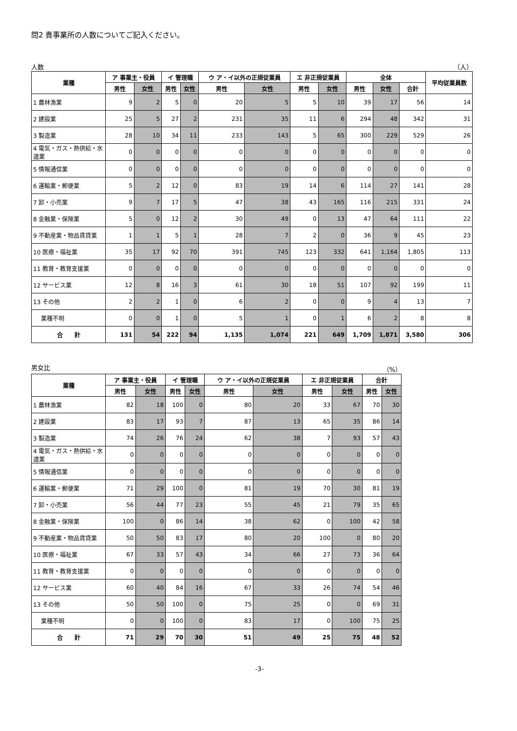問2 貴事業所の人数についてご記入ください。
人数 （人）
| 業種 | ア 事業主・役員 | | イ 管理職 | | ウ ア・イ以外の正規従業員 | | エ 非正規従業員 | | 全体 | | | 平均従業員数 |
| --- | --- | --- | --- | --- | --- | --- | --- | --- | --- | --- | --- | --- |
| | 男性 | 女性 | 男性 | 女性 | 男性 | 女性 | 男性 | 女性 | 男性 | 女性 | 合計 | |
| 1 農林漁業 | 9 | 2 | 5 | 0 | 20 | 5 | 5 | 10 | 39 | 17 | 56 | 14 |
| 2 建設業 | 25 | 5 | 27 | 2 | 231 | 35 | 11 | 6 | 294 | 48 | 342 | 31 |
| 3 製造業 | 28 | 10 | 34 | 11 | 233 | 143 | 5 | 65 | 300 | 229 | 529 | 26 |
| 4 電気・ガス・熱供給・水道業 | 0 | 0 | 0 | 0 | 0 | 0 | 0 | 0 | 0 | 0 | 0 | 0 |
| 5 情報通信業 | 0 | 0 | 0 | 0 | 0 | 0 | 0 | 0 | 0 | 0 | 0 | 0 |
| 6 運輸業・郵便業 | 5 | 2 | 12 | 0 | 83 | 19 | 14 | 6 | 114 | 27 | 141 | 28 |
| 7 卸・小売業 | 9 | 7 | 17 | 5 | 47 | 38 | 43 | 165 | 116 | 215 | 331 | 24 |
| 8 金融業・保険業 | 5 | 0 | 12 | 2 | 30 | 49 | 0 | 13 | 47 | 64 | 111 | 22 |
| 9 不動産業・物品賃貸業 | 1 | 1 | 5 | 1 | 28 | 7 | 2 | 0 | 36 | 9 | 45 | 23 |
| 10 医療・福祉業 | 35 | 17 | 92 | 70 | 391 | 745 | 123 | 332 | 641 | 1,164 | 1,805 | 113 |
| 11 教育・教育支援業 | 0 | 0 | 0 | 0 | 0 | 0 | 0 | 0 | 0 | 0 | 0 | 0 |
| 12 サービス業 | 12 | 8 | 16 | 3 | 61 | 30 | 18 | 51 | 107 | 92 | 199 | 11 |
| 13 その他 | 2 | 2 | 1 | 0 | 6 | 2 | 0 | 0 | 9 | 4 | 13 | 7 |
| 業種不明 | 0 | 0 | 1 | 0 | 5 | 1 | 0 | 1 | 6 | 2 | 8 | 8 |
| 合 計 | 131 | 54 | 222 | 94 | 1,135 | 1,074 | 221 | 649 | 1,709 | 1,871 | 3,580 | 306 |
男女比 （%）
| 業種 | ア 事業主・役員 | | イ 管理職 | | ウ ア・イ以外の正規従業員 | | エ 非正規従業員 | | 合計 | |
| --- | --- | --- | --- | --- | --- | --- | --- | --- | --- | --- |
| | 男性 | 女性 | 男性 | 女性 | 男性 | 女性 | 男性 | 女性 | 男性 | 女性 |
| 1 農林漁業 | 82 | 18 | 100 | 0 | 80 | 20 | 33 | 67 | 70 | 30 |
| 2 建設業 | 83 | 17 | 93 | 7 | 87 | 13 | 65 | 35 | 86 | 14 |
| 3 製造業 | 74 | 26 | 76 | 24 | 62 | 38 | 7 | 93 | 57 | 43 |
| 4 電気・ガス・熱供給・水道業 | 0 | 0 | 0 | 0 | 0 | 0 | 0 | 0 | 0 | 0 |
| 5 情報通信業 | 0 | 0 | 0 | 0 | 0 | 0 | 0 | 0 | 0 | 0 |
| 6 運輸業・郵便業 | 71 | 29 | 100 | 0 | 81 | 19 | 70 | 30 | 81 | 19 |
| 7 卸・小売業 | 56 | 44 | 77 | 23 | 55 | 45 | 21 | 79 | 35 | 65 |
| 8 金融業・保険業 | 100 | 0 | 86 | 14 | 38 | 62 | 0 | 100 | 42 | 58 |
| 9 不動産業・物品賃貸業 | 50 | 50 | 83 | 17 | 80 | 20 | 100 | 0 | 80 | 20 |
| 10 医療・福祉業 | 67 | 33 | 57 | 43 | 34 | 66 | 27 | 73 | 36 | 64 |
| 11 教育・教育支援業 | 0 | 0 | 0 | 0 | 0 | 0 | 0 | 0 | 0 | 0 |
| 12 サービス業 | 60 | 40 | 84 | 16 | 67 | 33 | 26 | 74 | 54 | 46 |
| 13 その他 | 50 | 50 | 100 | 0 | 75 | 25 | 0 | 0 | 69 | 31 |
| 業種不明 | 0 | 0 | 100 | 0 | 83 | 17 | 0 | 100 | 75 | 25 |
| 合 計 | 71 | 29 | 70 | 30 | 51 | 49 | 25 | 75 | 48 | 52 |
-3-